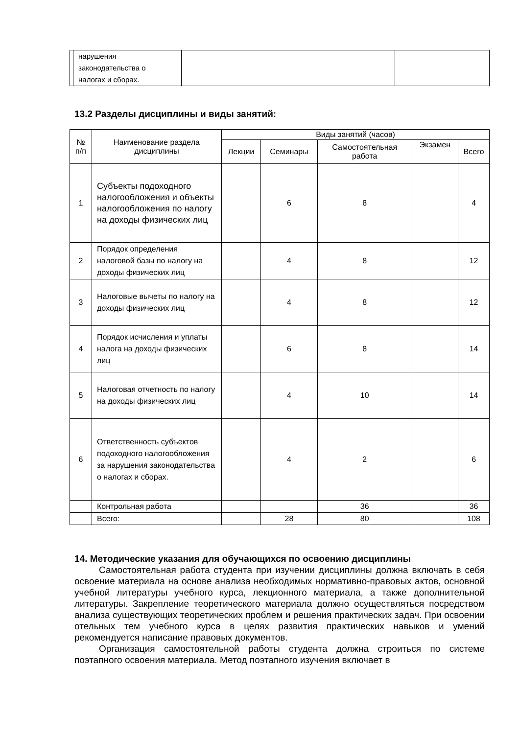| | нарушения законодательства о налогах и сборах. | | |
13.2 Разделы дисциплины и виды занятий:
| № п/п | Наименование раздела дисциплины | Виды занятий (часов) | | | | |
| --- | --- | --- | --- | --- | --- | --- |
| | | Лекции | Семинары | Самостоятельная работа | Экзамен | Всего |
| 1 | Субъекты подоходного налогообложения и объекты налогообложения по налогу на доходы физических лиц | | 6 | 8 | | 4 |
| 2 | Порядок определения налоговой базы по налогу на доходы физических лиц | | 4 | 8 | | 12 |
| 3 | Налоговые вычеты по налогу на доходы физических лиц | | 4 | 8 | | 12 |
| 4 | Порядок исчисления и уплаты налога на доходы физических лиц | | 6 | 8 | | 14 |
| 5 | Налоговая отчетность по налогу на доходы физических лиц | | 4 | 10 | | 14 |
| 6 | Ответственность субъектов подоходного налогообложения за нарушения законодательства о налогах и сборах. | | 4 | 2 | | 6 |
| | Контрольная работа | | | 36 | | 36 |
| | Всего: | | 28 | 80 | | 108 |
14. Методические указания для обучающихся по освоению дисциплины
Самостоятельная работа студента при изучении дисциплины должна включать в себя освоение материала на основе анализа необходимых нормативно-правовых актов, основной учебной литературы учебного курса, лекционного материала, а также дополнительной литературы. Закрепление теоретического материала должно осуществляться посредством анализа существующих теоретических проблем и решения практических задач. При освоении отельных тем учебного курса в целях развития практических навыков и умений рекомендуется написание правовых документов.
Организация самостоятельной работы студента должна строиться по системе поэтапного освоения материала. Метод поэтапного изучения включает в